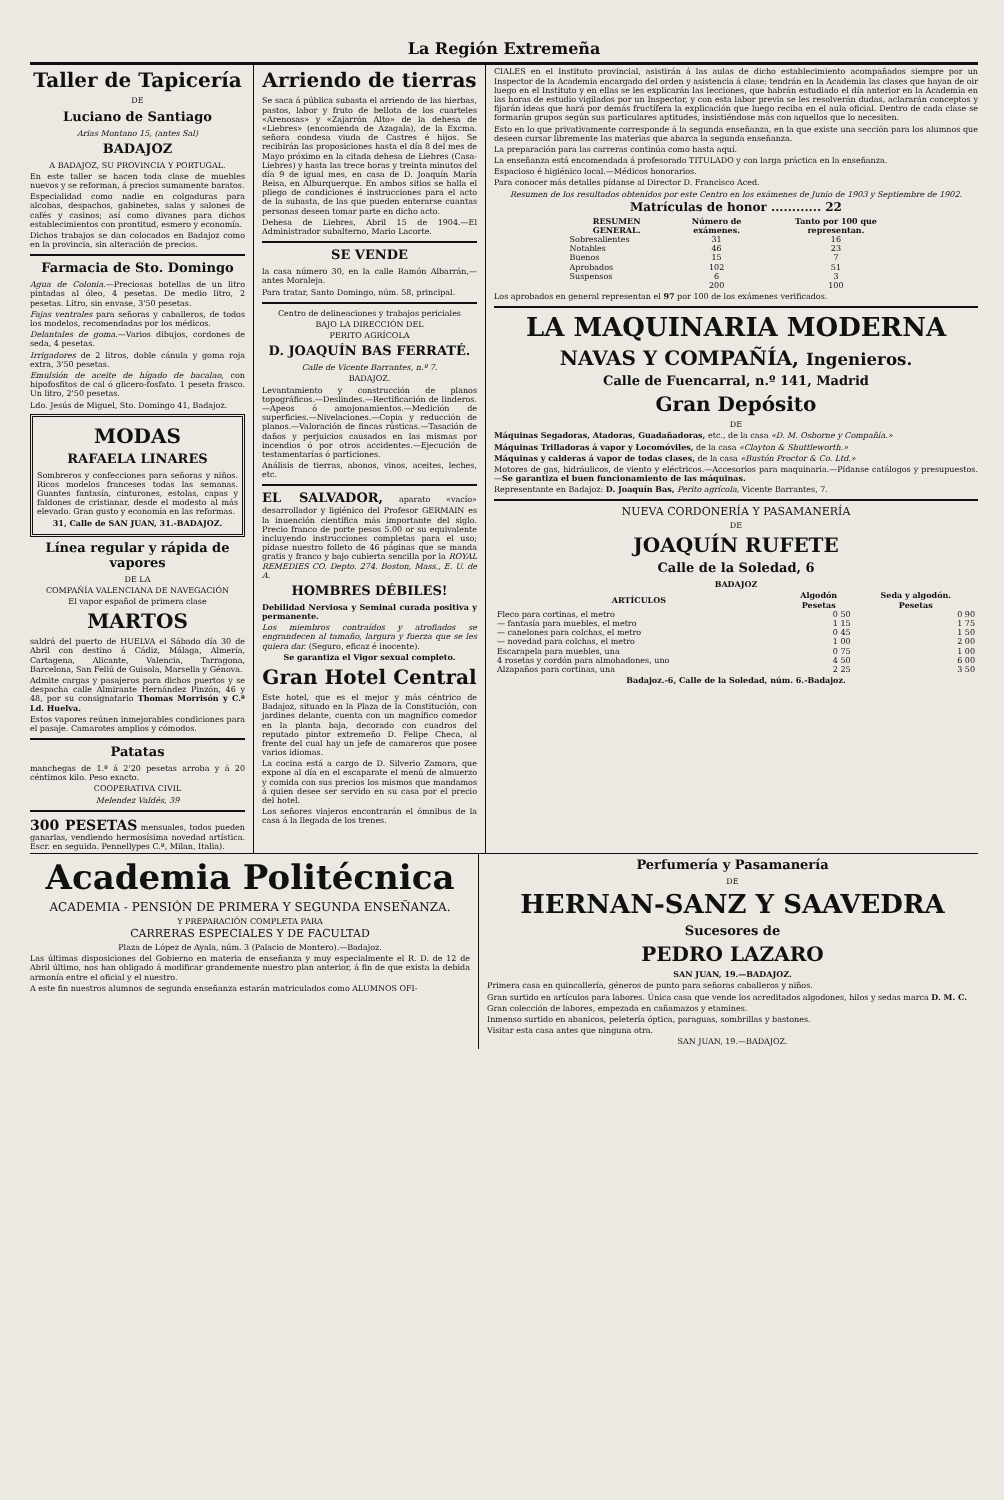La Región Extremeña
Taller de Tapicería
DE
Luciano de Santiago
Arias Montano 15, (antes Sal)
BADAJOZ
A BADAJOZ, SU PROVINCIA Y PORTUGAL.
En este taller se hacen toda clase de muebles nuevos y se reforman, á precios sumamente baratos.
Especialidad como nadie en colgaduras para alcobas, despachos, gabinetes, salas y salones de cafés y casinos; así como divanes para dichos establecimientos con prontitud, esmero y economía.
Dichos trabajos se dan colocados en Badajoz como en la provincia, sin alteración de precios.
Farmacia de Sto. Domingo
Agua de Colonia.—Preciosas botellas de un litro pintadas al óleo, 4 pesetas. De medio litro, 2 pesetas. Litro, sin envase, 3'50 pesetas.
Fajas ventrales para señoras y caballeros, de todos los modelos, recomendadas por los médicos.
Delantales de goma.—Varios dibujos, cordones de seda, 4 pesetas.
Irrigadores de 2 litros, doble cánula y goma roja extra, 3'50 pesetas.
Emulsión de aceite de hígado de bacalao, con hipofosfitos de cal ó glicero-fosfato. 1 peseta frasco. Un litro, 2'50 pesetas.
Ldo. Jesús de Miguel, Sto. Domingo 41, Badajoz.
MODAS
RAFAELA LINARES
Sombreros y confecciones para señoras y niños. Ricos modelos franceses todas las semanas. Guantes fantasía, cinturones, estolas, capas y faldones de cristianar, desde el modesto al más elevado. Gran gusto y economía en las reformas.
31, Calle de SAN JUAN, 31.-BADAJOZ.
Línea regular y rápida de vapores
DE LA
COMPAÑÍA VALENCIANA DE NAVEGACIÓN
El vapor español de primera clase
MARTOS
saldrá del puerto de HUELVA el Sábado día 30 de Abril con destino á Cádiz, Málaga, Almería, Cartagena, Alicante, Valencia, Tarragona, Barcelona, San Feliú de Guisola, Marsella y Génova.
Admite cargas y pasajeros para dichos puertos y se despacha calle Almirante Hernández Pinzón, 46 y 48, por su consignatario Thomas Morrisón y C.ª Ld. Huelva.
Estos vapores reúnen inmejorables condiciones para el pasaje. Camarotes amplios y cómodos.
Patatas
manchegas de 1.ª á 2'20 pesetas arroba y á 20 céntimos kilo. Peso exacto.
COOPERATIVA CIVIL
Melendez Valdés, 39
300 PESETAS mensuales, todos pueden ganarlas, vendiendo hermosísima novedad artística. Escr. en seguida. Pennellypes C.ª, Milan, Italia).
Arriendo de tierras
Se saca á pública subasta el arriendo de las hierbas, pastos, labor y fruto de bellota de los cuarteles «Arenosas» y «Zajarrón Alto» de la dehesa de «Liebres» (encomienda de Azagala), de la Excma. señora condesa viuda de Castres é hijos. Se recibirán las proposiciones hasta el día 8 del mes de Mayo próximo en la citada dehesa de Liebres (Casa-Liebres) y hasta las trece horas y treinta minutos del día 9 de igual mes, en casa de D. Joaquín María Reisa, en Alburquerque. En ambos sitios se halla el pliego de condiciones é instrucciones para el acto de la subasta, de las que pueden enterarse cuantas personas deseen tomar parte en dicho acto.
Dehesa de Liebres, Abril 15 de 1904.—El Administrador subalterno, Mario Lacorte.
SE VENDE
la casa número 30, en la calle Ramón Albarrán,—antes Moraleja.
Para tratar, Santo Domingo, núm. 58, principal.
Centro de delineaciones y trabajos periciales
BAJO LA DIRECCIÓN DEL
PERITO AGRÍCOLA
D. JOAQUÍN BAS FERRATÉ.
Calle de Vicente Barrantes, n.º 7.
BADAJOZ.
Levantamiento y construcción de planos topográficos.—Deslindes.—Rectificación de linderos.—Apeos ó amojonamientos.—Medición de superficies.—Nivelaciones.—Copia y reducción de planos.—Valoración de fincas rústicas.—Tasación de daños y perjuicios causados en las mismas por incendios ó por otros accidentes.—Ejecución de testamentarías ó particiones.
Análisis de tierras, abonos, vinos, aceites, leches, etc.
EL SALVADOR, aparato «vacío» desarrollador y ligiénico del Profesor GERMAIN es la inuención científica más importante del siglo. Precio franco de porte pesos 5.00 or su equivalente incluyendo instrucciones completas para el uso; pídase nuestro folleto de 46 páginas que se manda gratis y franco y bajo cubierta sencilla por la ROYAL REMEDIES CO. Depto. 274. Boston, Mass., E. U. de A.
HOMBRES DÉBILES!
Debilidad Nerviosa y Seminal curada positiva y permanente.
Los miembros contraídos y atrofiados se engrandecen al tamaño, largura y fuerza que se les quiera dar. (Seguro, eficaz é inocente).
Se garantiza el Vigor sexual completo.
Gran Hotel Central
Este hotel, que es el mejor y más céntrico de Badajoz, situado en la Plaza de la Constitución, con jardines delante, cuenta con un magnífico comedor en la planta baja, decorado con cuadros del reputado pintor extremeño D. Felipe Checa, al frente del cual hay un jefe de camareros que posee varios idiomas.
La cocina está a cargo de D. Silverio Zamora, que expone al día en el escaparate el menú de almuerzo y comida con sus precios los mismos que mandamos á quien desee ser servido en su casa por el precio del hotel.
Los señores viajeros encontrarán el ómnibus de la casa á la llegada de los trenes.
CIALES en el Instituto provincial, asistirán á las aulas de dicho establecimiento acompañados siempre por un Inspector de la Academia encargado del orden y asistencia á clase; tendrán en la Academia las clases que hayan de oir luego en el Instituto y en ellas se les explicarán las lecciones, que habrán estudiado el día anterior en la Academia en las horas de estudio vigilados por un Inspector, y con esta labor previa se les resolverán dudas, aclararán conceptos y fijarán ideas que hará por demás fructífera la explicación que luego reciba en el aula oficial. Dentro de cada clase se formarán grupos según sus particulares aptitudes, insistiéndose más con aquellos que lo necesiten.
Esto en lo que privativamente corresponde á la segunda enseñanza, en la que existe una sección para los alumnos que deseen cursar libremente las materias que abarca la segunda enseñanza.
La preparación para las carreras continúa como hasta aquí.
La enseñanza está encomendada á profesorado TITULADO y con larga práctica en la enseñanza.
Espacioso é higiénico local.—Médicos honorarios.
Para conocer más detalles pídanse al Director D. Francisco Aced.
Resumen de los resultados obtenidos por este Centro en los exámenes de Junio de 1903 y Septiembre de 1902.
Matrículas de honor ............ 22
| RESUMEN GENERAL. | Número de exámenes. | Tanto por 100 que representan. |
| --- | --- | --- |
| Sobresalientes | 31 | 16 |
| Notables | 46 | 23 |
| Buenos | 15 | 7 |
| Aprobados | 102 | 51 |
| Suspensos | 6 | 3 |
| | 200 | 100 |
Los aprobados en general representan el 97 por 100 de los exámenes verificados.
LA MAQUINARIA MODERNA
NAVAS Y COMPAÑÍA, Ingenieros.
Calle de Fuencarral, n.º 141, Madrid
Gran Depósito
DE
Máquinas Segadoras, Atadoras, Guadañadoras, etc., de la casa «D. M. Osborne y Compañía.»
Máquinas Trilladoras á vapor y Locomóviles, de la casa «Clayton & Shuttleworth.»
Máquinas y calderas á vapor de todas clases, de la casa «Bustón Proctor & Co. Ltd.»
Motores de gas, hidráulicos, de viento y eléctricos.—Accesorios para maquinaria.—Pídanse catálogos y presupuestos.—Se garantiza el buen funcionamiento de las máquinas.
Representante en Badajoz: D. Joaquín Bas, Perito agrícola, Vicente Barrantes, 7.
NUEVA CORDONERÍA Y PASAMANERÍA
DE
JOAQUÍN RUFETE
Calle de la Soledad, 6
BADAJOZ
| ARTÍCULOS | Algodón Pesetas | Seda y algodón. Pesetas |
| --- | --- | --- |
| Fleco para cortinas, el metro | 0 50 | 0 90 |
| — fantasía para muebles, el metro | 1 15 | 1 75 |
| — canelones para colchas, el metro | 0 45 | 1 50 |
| — novedad para colchas, el metro | 1 00 | 2 00 |
| Escarapela para muebles, una | 0 75 | 1 00 |
| 4 rosetas y cordón para almohadones, uno | 4 50 | 6 00 |
| Alzapaños para cortinas, una | 2 25 | 3 50 |
Badajoz.-6, Calle de la Soledad, núm. 6.-Badajoz.
Academia Politécnica
ACADEMIA - PENSIÓN DE PRIMERA Y SEGUNDA ENSEÑANZA.
Y PREPARACIÓN COMPLETA PARA
CARRERAS ESPECIALES Y DE FACULTAD
Plaza de López de Ayala, núm. 3 (Palacio de Montero).—Badajoz.
Las últimas disposiciones del Gobierno en materia de enseñanza y muy especialmente el R. D. de 12 de Abril último, nos han obligado á modificar grandemente nuestro plan anterior, á fin de que exista la debida armonía entre el oficial y el nuestro.
A este fin nuestros alumnos de segunda enseñanza estarán matriculados como ALUMNOS OFI-
Perfumería y Pasamanería
DE
HERNAN-SANZ Y SAAVEDRA
Sucesores de
PEDRO LAZARO
SAN JUAN, 19.—BADAJOZ.
Primera casa en quincallería, géneros de punto para señoras caballeros y niños.
Gran surtido en artículos para labores. Única casa que vende los acreditados algodones, hilos y sedas marca D. M. C.
Gran colección de labores, empezada en cañamazos y etamines.
Inmenso surtido en abanicos, peletería óptica, paraguas, sombrillas y bastones.
Visitar esta casa antes que ninguna otra.
SAN JUAN, 19.—BADAJOZ.